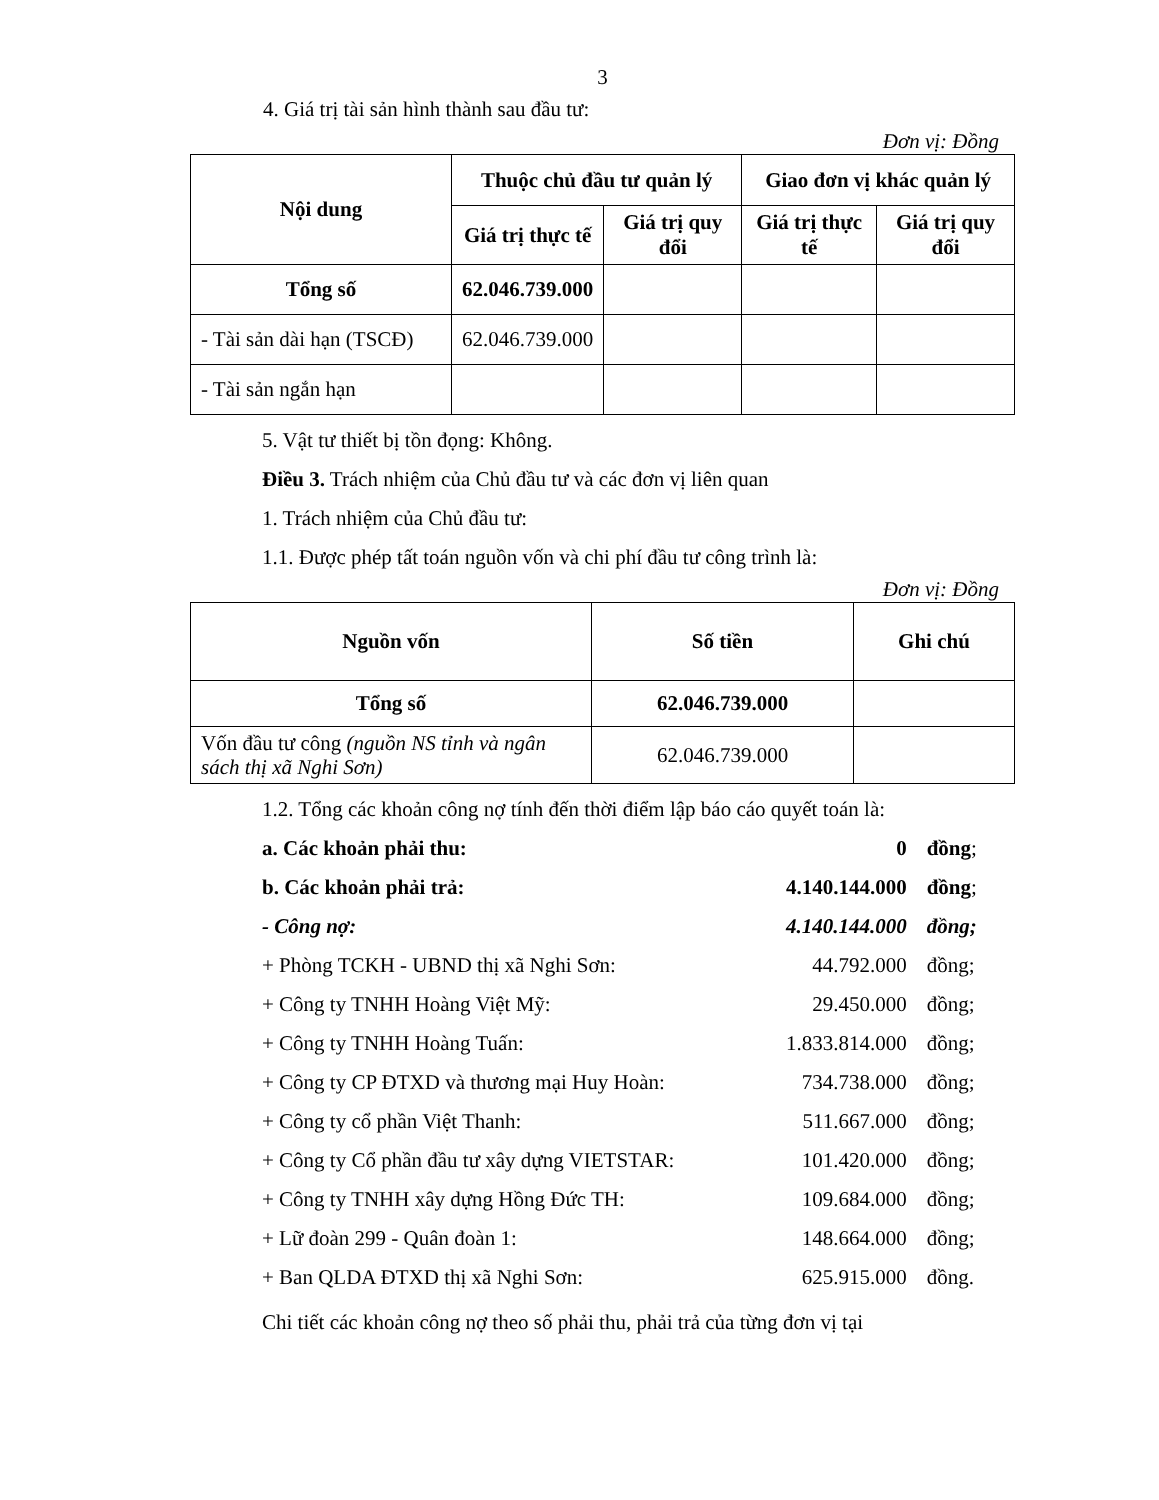3
4. Giá trị tài sản hình thành sau đầu tư:
Đơn vị: Đồng
| Nội dung | Thuộc chủ đầu tư quản lý | | Giao đơn vị khác quản lý | |
| --- | --- | --- | --- | --- |
| | Giá trị thực tế | Giá trị quy đổi | Giá trị thực tế | Giá trị quy đổi |
| Tổng số | 62.046.739.000 | | | |
| - Tài sản dài hạn (TSCĐ) | 62.046.739.000 | | | |
| - Tài sản ngắn hạn | | | | |
5. Vật tư thiết bị tồn đọng: Không.
Điều 3. Trách nhiệm của Chủ đầu tư và các đơn vị liên quan
1. Trách nhiệm của Chủ đầu tư:
1.1. Được phép tất toán nguồn vốn và chi phí đầu tư công trình là:
Đơn vị: Đồng
| Nguồn vốn | Số tiền | Ghi chú |
| --- | --- | --- |
| Tổng số | 62.046.739.000 | |
| Vốn đầu tư công (nguồn NS tỉnh và ngân sách thị xã Nghi Sơn) | 62.046.739.000 | |
1.2. Tổng các khoản công nợ tính đến thời điểm lập báo cáo quyết toán là:
| a. Các khoản phải thu: | 0 | đồng ; |
| b. Các khoản phải trả: | 4.140.144.000 | đồng ; |
| - Công nợ: | 4.140.144.000 | đồng; |
| + Phòng TCKH - UBND thị xã Nghi Sơn: | 44.792.000 | đồng; |
| + Công ty TNHH Hoàng Việt Mỹ: | 29.450.000 | đồng; |
| + Công ty TNHH Hoàng Tuấn: | 1.833.814.000 | đồng; |
| + Công ty CP ĐTXD và thương mại Huy Hoàn: | 734.738.000 | đồng; |
| + Công ty cổ phần Việt Thanh: | 511.667.000 | đồng; |
| + Công ty Cổ phần đầu tư xây dựng VIETSTAR: | 101.420.000 | đồng; |
| + Công ty TNHH xây dựng Hồng Đức TH: | 109.684.000 | đồng; |
| + Lữ đoàn 299 - Quân đoàn 1: | 148.664.000 | đồng; |
| + Ban QLDA ĐTXD thị xã Nghi Sơn: | 625.915.000 | đồng. |
Chi tiết các khoản công nợ theo số phải thu, phải trả của từng đơn vị tại